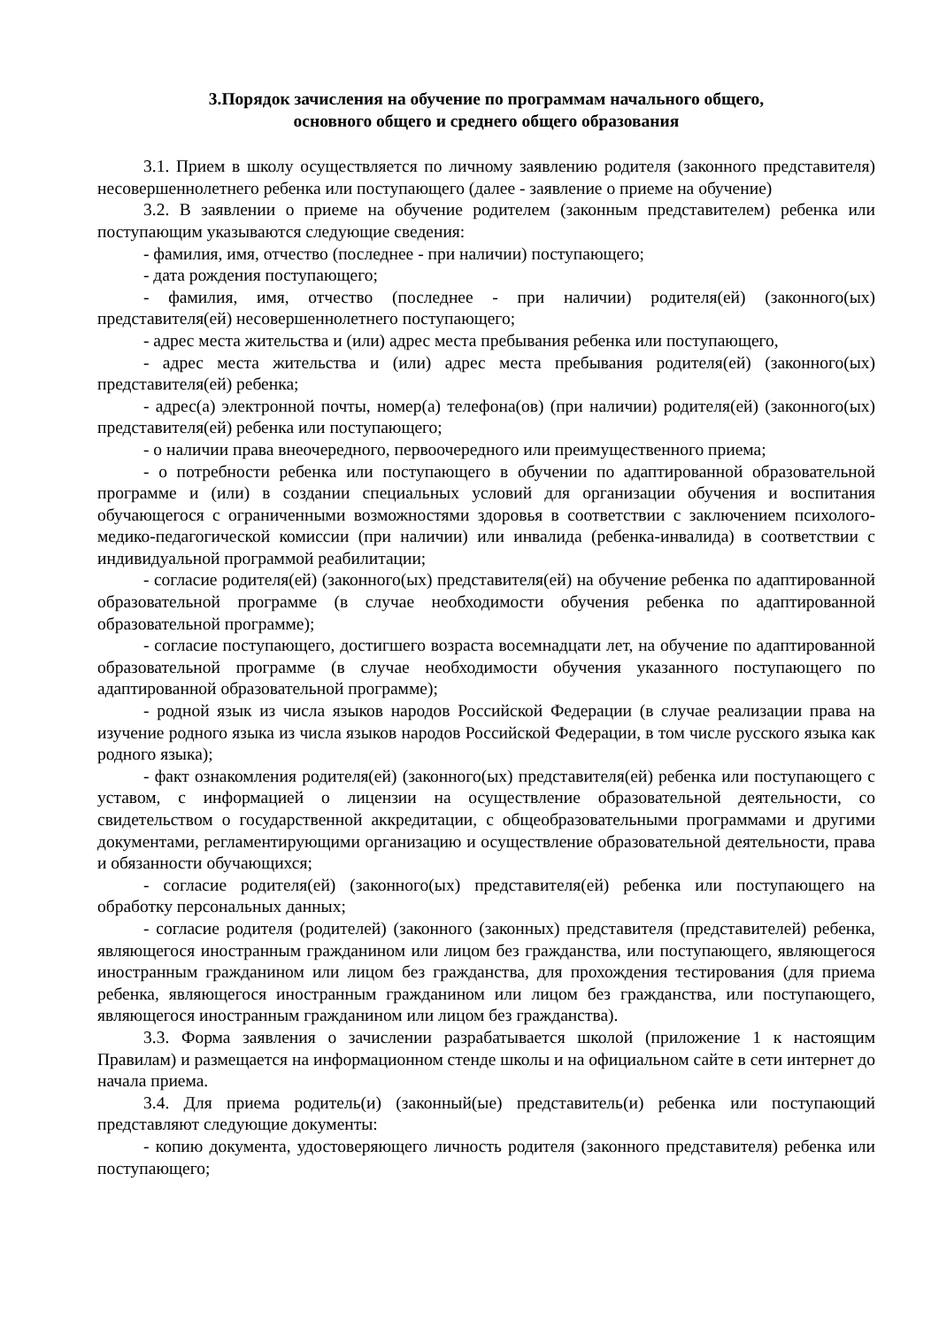3.Порядок зачисления на обучение по программам начального общего,
основного общего и среднего общего образования
3.1. Прием в школу осуществляется по личному заявлению родителя (законного представителя) несовершеннолетнего ребенка или поступающего (далее - заявление о приеме на обучение)
3.2. В заявлении о приеме на обучение родителем (законным представителем) ребенка или поступающим указываются следующие сведения:
- фамилия, имя, отчество (последнее - при наличии) поступающего;
- дата рождения поступающего;
- фамилия, имя, отчество (последнее - при наличии) родителя(ей) (законного(ых) представителя(ей) несовершеннолетнего поступающего;
- адрес места жительства и (или) адрес места пребывания ребенка или поступающего,
- адрес места жительства и (или) адрес места пребывания родителя(ей) (законного(ых) представителя(ей) ребенка;
- адрес(а) электронной почты, номер(а) телефона(ов) (при наличии) родителя(ей) (законного(ых) представителя(ей) ребенка или поступающего;
- о наличии права внеочередного, первоочередного или преимущественного приема;
- о потребности ребенка или поступающего в обучении по адаптированной образовательной программе и (или) в создании специальных условий для организации обучения и воспитания обучающегося с ограниченными возможностями здоровья в соответствии с заключением психолого-медико-педагогической комиссии (при наличии) или инвалида (ребенка-инвалида) в соответствии с индивидуальной программой реабилитации;
- согласие родителя(ей) (законного(ых) представителя(ей) на обучение ребенка по адаптированной образовательной программе (в случае необходимости обучения ребенка по адаптированной образовательной программе);
- согласие поступающего, достигшего возраста восемнадцати лет, на обучение по адаптированной образовательной программе (в случае необходимости обучения указанного поступающего по адаптированной образовательной программе);
- родной язык из числа языков народов Российской Федерации (в случае реализации права на изучение родного языка из числа языков народов Российской Федерации, в том числе русского языка как родного языка);
- факт ознакомления родителя(ей) (законного(ых) представителя(ей) ребенка или поступающего с уставом, с информацией о лицензии на осуществление образовательной деятельности, со свидетельством о государственной аккредитации, с общеобразовательными программами и другими документами, регламентирующими организацию и осуществление образовательной деятельности, права и обязанности обучающихся;
- согласие родителя(ей) (законного(ых) представителя(ей) ребенка или поступающего на обработку персональных данных;
- согласие родителя (родителей) (законного (законных) представителя (представителей) ребенка, являющегося иностранным гражданином или лицом без гражданства, или поступающего, являющегося иностранным гражданином или лицом без гражданства, для прохождения тестирования (для приема ребенка, являющегося иностранным гражданином или лицом без гражданства, или поступающего, являющегося иностранным гражданином или лицом без гражданства).
3.3. Форма заявления о зачислении разрабатывается школой (приложение 1 к настоящим Правилам) и размещается на информационном стенде школы и на официальном сайте в сети интернет до начала приема.
3.4. Для приема родитель(и) (законный(ые) представитель(и) ребенка или поступающий представляют следующие документы:
- копию документа, удостоверяющего личность родителя (законного представителя) ребенка или поступающего;